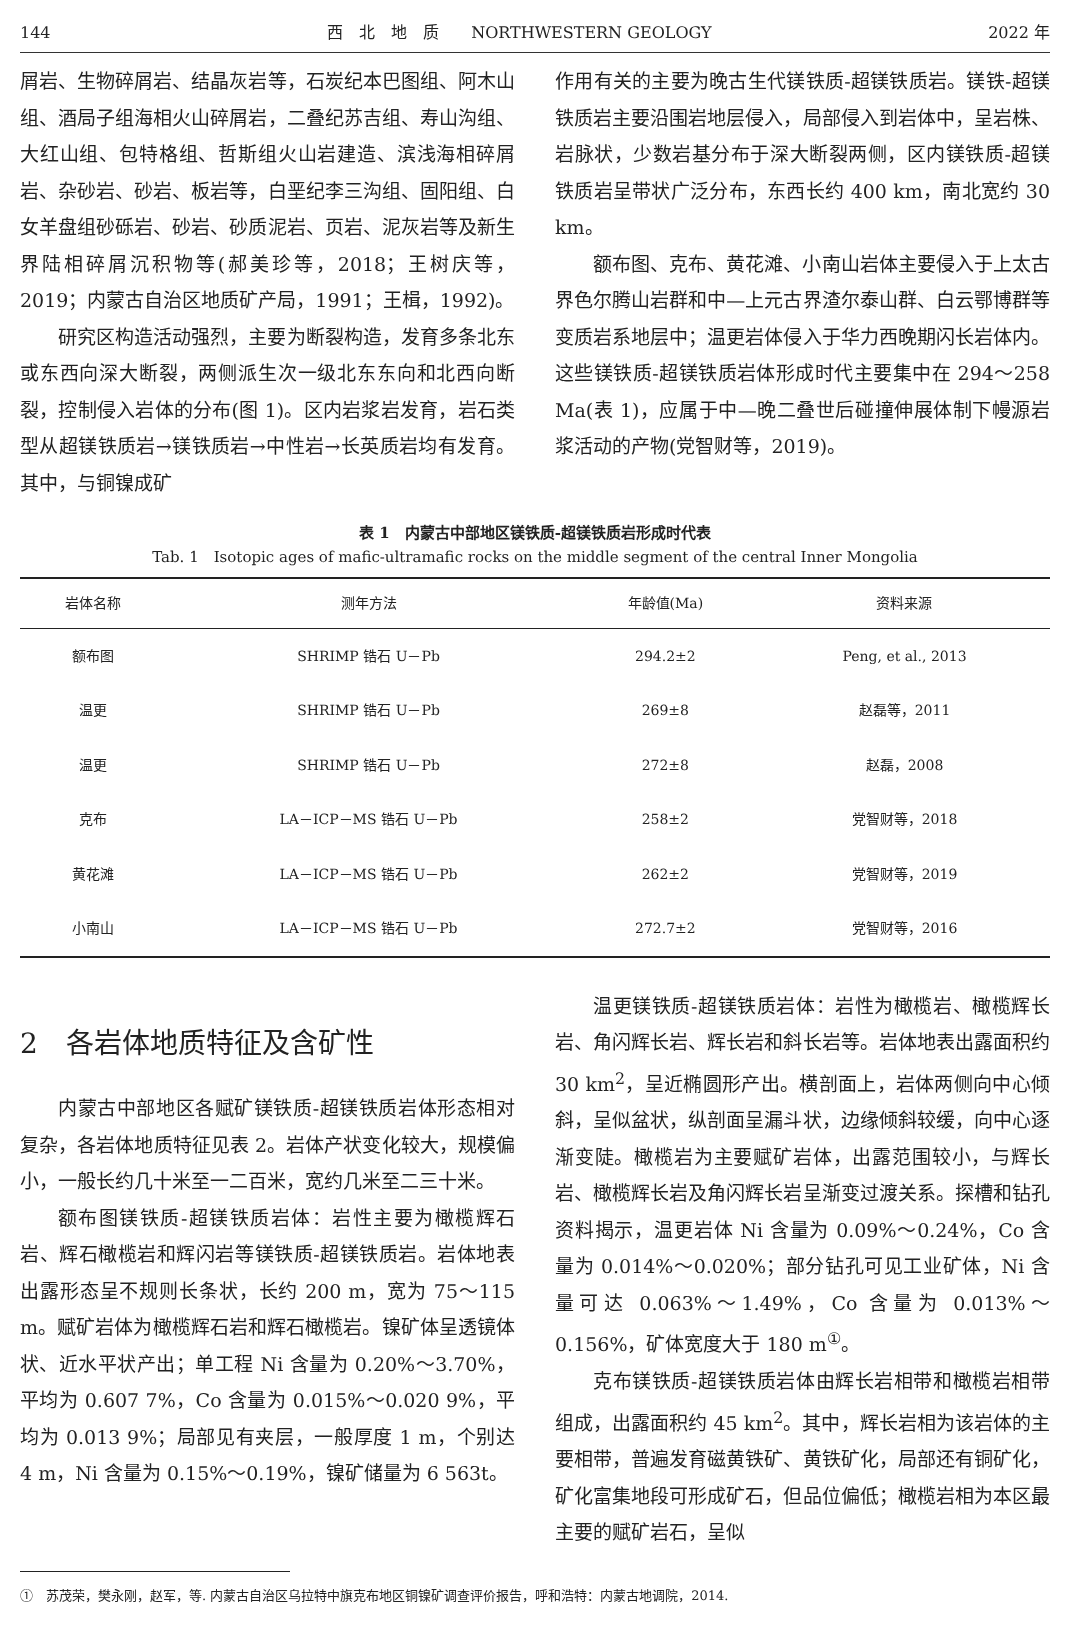144 西　北　地　质　　NORTHWESTERN GEOLOGY 2022 年
屑岩、生物碎屑岩、结晶灰岩等，石炭纪本巴图组、阿木山组、酒局子组海相火山碎屑岩，二叠纪苏吉组、寿山沟组、大红山组、包特格组、哲斯组火山岩建造、滨浅海相碎屑岩、杂砂岩、砂岩、板岩等，白垩纪李三沟组、固阳组、白女羊盘组砂砾岩、砂岩、砂质泥岩、页岩、泥灰岩等及新生界陆相碎屑沉积物等(郝美珍等，2018；王树庆等，2019；内蒙古自治区地质矿产局，1991；王楫，1992)。
研究区构造活动强烈，主要为断裂构造，发育多条北东或东西向深大断裂，两侧派生次一级北东东向和北西向断裂，控制侵入岩体的分布(图 1)。区内岩浆岩发育，岩石类型从超镁铁质岩→镁铁质岩→中性岩→长英质岩均有发育。其中，与铜镍成矿
作用有关的主要为晚古生代镁铁质-超镁铁质岩。镁铁-超镁铁质岩主要沿围岩地层侵入，局部侵入到岩体中，呈岩株、岩脉状，少数岩基分布于深大断裂两侧，区内镁铁质-超镁铁质岩呈带状广泛分布，东西长约 400 km，南北宽约 30 km。
额布图、克布、黄花滩、小南山岩体主要侵入于上太古界色尔腾山岩群和中—上元古界渣尔泰山群、白云鄂博群等变质岩系地层中；温更岩体侵入于华力西晚期闪长岩体内。这些镁铁质-超镁铁质岩体形成时代主要集中在 294～258 Ma(表 1)，应属于中—晚二叠世后碰撞伸展体制下幔源岩浆活动的产物(党智财等，2019)。
表 1　内蒙古中部地区镁铁质-超镁铁质岩形成时代表
Tab. 1　Isotopic ages of mafic-ultramafic rocks on the middle segment of the central Inner Mongolia
| 岩体名称 | 测年方法 | 年龄值(Ma) | 资料来源 |
| --- | --- | --- | --- |
| 额布图 | SHRIMP 锆石 U－Pb | 294.2±2 | Peng, et al., 2013 |
| 温更 | SHRIMP 锆石 U－Pb | 269±8 | 赵磊等，2011 |
| 温更 | SHRIMP 锆石 U－Pb | 272±8 | 赵磊，2008 |
| 克布 | LA－ICP－MS 锆石 U－Pb | 258±2 | 党智财等，2018 |
| 黄花滩 | LA－ICP－MS 锆石 U－Pb | 262±2 | 党智财等，2019 |
| 小南山 | LA－ICP－MS 锆石 U－Pb | 272.7±2 | 党智财等，2016 |
2　各岩体地质特征及含矿性
内蒙古中部地区各赋矿镁铁质-超镁铁质岩体形态相对复杂，各岩体地质特征见表 2。岩体产状变化较大，规模偏小，一般长约几十米至一二百米，宽约几米至二三十米。
额布图镁铁质-超镁铁质岩体：岩性主要为橄榄辉石岩、辉石橄榄岩和辉闪岩等镁铁质-超镁铁质岩。岩体地表出露形态呈不规则长条状，长约 200 m，宽为 75～115 m。赋矿岩体为橄榄辉石岩和辉石橄榄岩。镍矿体呈透镜体状、近水平状产出；单工程 Ni 含量为 0.20%～3.70%，平均为 0.607 7%，Co 含量为 0.015%～0.020 9%，平均为 0.013 9%；局部见有夹层，一般厚度 1 m，个别达 4 m，Ni 含量为 0.15%～0.19%，镍矿储量为 6 563t。
温更镁铁质-超镁铁质岩体：岩性为橄榄岩、橄榄辉长岩、角闪辉长岩、辉长岩和斜长岩等。岩体地表出露面积约 30 km<sup>2</sup>，呈近椭圆形产出。横剖面上，岩体两侧向中心倾斜，呈似盆状，纵剖面呈漏斗状，边缘倾斜较缓，向中心逐渐变陡。橄榄岩为主要赋矿岩体，出露范围较小，与辉长岩、橄榄辉长岩及角闪辉长岩呈渐变过渡关系。探槽和钻孔资料揭示，温更岩体 Ni 含量为 0.09%～0.24%，Co 含量为 0.014%～0.020%；部分钻孔可见工业矿体，Ni 含量可达 0.063%～1.49%，Co 含量为 0.013%～0.156%，矿体宽度大于 180 m<sup>①</sup>。
克布镁铁质-超镁铁质岩体由辉长岩相带和橄榄岩相带组成，出露面积约 45 km<sup>2</sup>。其中，辉长岩相为该岩体的主要相带，普遍发育磁黄铁矿、黄铁矿化，局部还有铜矿化，矿化富集地段可形成矿石，但品位偏低；橄榄岩相为本区最主要的赋矿岩石，呈似
①　苏茂荣，樊永刚，赵军，等. 内蒙古自治区乌拉特中旗克布地区铜镍矿调查评价报告，呼和浩特：内蒙古地调院，2014.